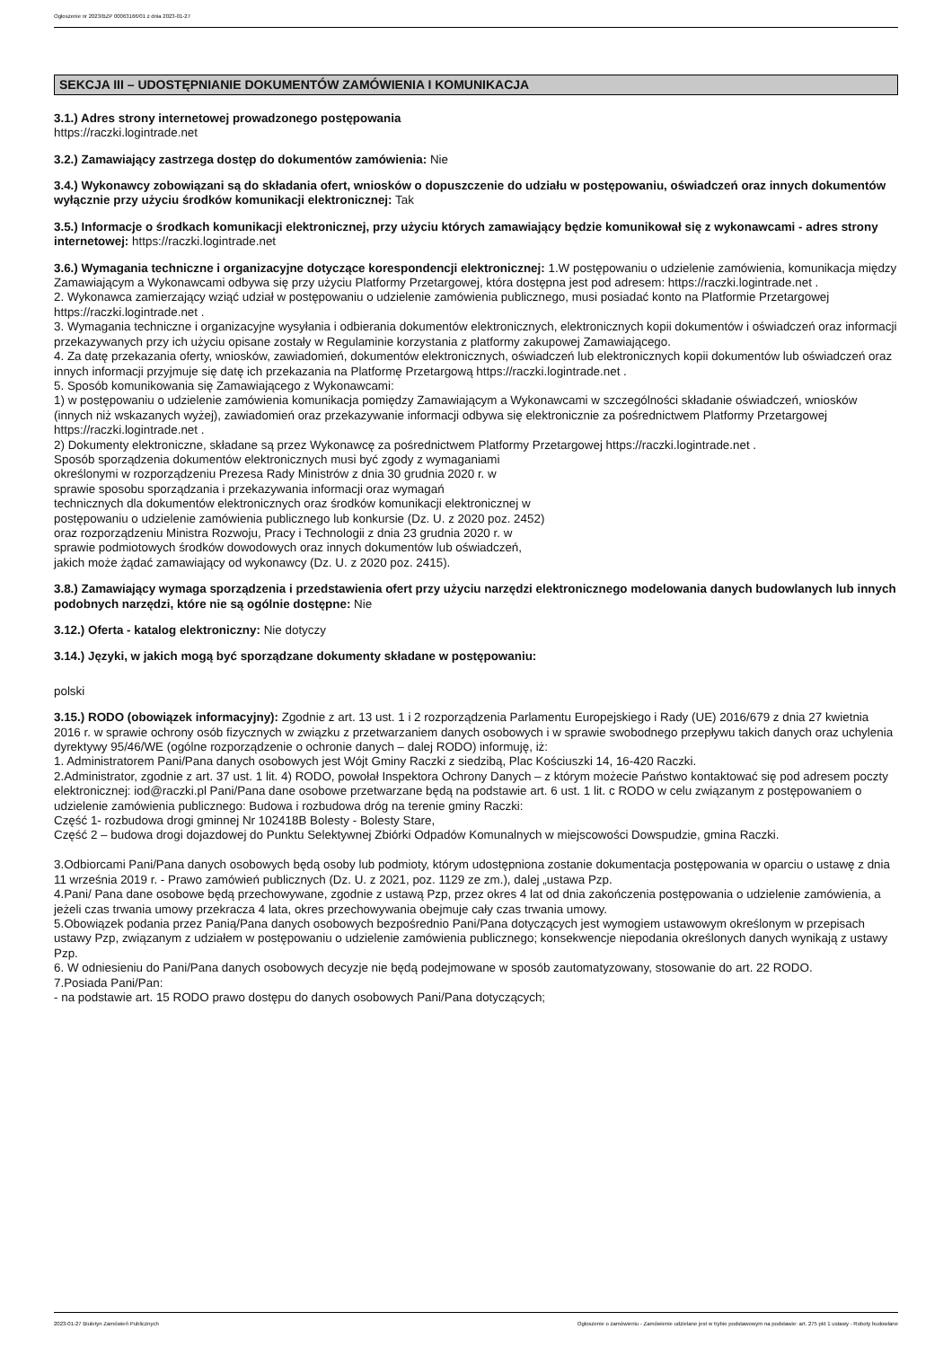Ogłoszenie nr 2023/BZP 00063166/01 z dnia 2023-01-27
SEKCJA III – UDOSTĘPNIANIE DOKUMENTÓW ZAMÓWIENIA I KOMUNIKACJA
3.1.) Adres strony internetowej prowadzonego postępowania
https://raczki.logintrade.net
3.2.) Zamawiający zastrzega dostęp do dokumentów zamówienia: Nie
3.4.) Wykonawcy zobowiązani są do składania ofert, wniosków o dopuszczenie do udziału w postępowaniu, oświadczeń oraz innych dokumentów wyłącznie przy użyciu środków komunikacji elektronicznej: Tak
3.5.) Informacje o środkach komunikacji elektronicznej, przy użyciu których zamawiający będzie komunikował się z wykonawcami - adres strony internetowej: https://raczki.logintrade.net
3.6.) Wymagania techniczne i organizacyjne dotyczące korespondencji elektronicznej: 1.W postępowaniu o udzielenie zamówienia, komunikacja między Zamawiającym a Wykonawcami odbywa się przy użyciu Platformy Przetargowej, która dostępna jest pod adresem: https://raczki.logintrade.net .
2. Wykonawca zamierzający wziąć udział w postępowaniu o udzielenie zamówienia publicznego, musi posiadać konto na Platformie Przetargowej https://raczki.logintrade.net .
3. Wymagania techniczne i organizacyjne wysyłania i odbierania dokumentów elektronicznych, elektronicznych kopii dokumentów i oświadczeń oraz informacji przekazywanych przy ich użyciu opisane zostały w Regulaminie korzystania z platformy zakupowej Zamawiającego.
4. Za datę przekazania oferty, wniosków, zawiadomień, dokumentów elektronicznych, oświadczeń lub elektronicznych kopii dokumentów lub oświadczeń oraz innych informacji przyjmuje się datę ich przekazania na Platformę Przetargową https://raczki.logintrade.net .
5. Sposób komunikowania się Zamawiającego z Wykonawcami:
1) w postępowaniu o udzielenie zamówienia komunikacja pomiędzy Zamawiającym a Wykonawcami w szczególności składanie oświadczeń, wniosków (innych niż wskazanych wyżej), zawiadomień oraz przekazywanie informacji odbywa się elektronicznie za pośrednictwem Platformy Przetargowej https://raczki.logintrade.net .
2) Dokumenty elektroniczne, składane są przez Wykonawcę za pośrednictwem Platformy Przetargowej https://raczki.logintrade.net .
Sposób sporządzenia dokumentów elektronicznych musi być zgody z wymaganiami
określonymi w rozporządzeniu Prezesa Rady Ministrów z dnia 30 grudnia 2020 r. w
sprawie sposobu sporządzania i przekazywania informacji oraz wymagań
technicznych dla dokumentów elektronicznych oraz środków komunikacji elektronicznej w
postępowaniu o udzielenie zamówienia publicznego lub konkursie (Dz. U. z 2020 poz. 2452)
oraz rozporządzeniu Ministra Rozwoju, Pracy i Technologii z dnia 23 grudnia 2020 r. w
sprawie podmiotowych środków dowodowych oraz innych dokumentów lub oświadczeń,
jakich może żądać zamawiający od wykonawcy (Dz. U. z 2020 poz. 2415).
3.8.) Zamawiający wymaga sporządzenia i przedstawienia ofert przy użyciu narzędzi elektronicznego modelowania danych budowlanych lub innych podobnych narzędzi, które nie są ogólnie dostępne: Nie
3.12.) Oferta - katalog elektroniczny: Nie dotyczy
3.14.) Języki, w jakich mogą być sporządzane dokumenty składane w postępowaniu:
polski
3.15.) RODO (obowiązek informacyjny): Zgodnie z art. 13 ust. 1 i 2 rozporządzenia Parlamentu Europejskiego i Rady (UE) 2016/679 z dnia 27 kwietnia 2016 r. w sprawie ochrony osób fizycznych w związku z przetwarzaniem danych osobowych i w sprawie swobodnego przepływu takich danych oraz uchylenia dyrektywy 95/46/WE (ogólne rozporządzenie o ochronie danych – dalej RODO) informuję, iż:
1. Administratorem Pani/Pana danych osobowych jest Wójt Gminy Raczki z siedzibą, Plac Kościuszki 14, 16-420 Raczki.
2.Administrator, zgodnie z art. 37 ust. 1 lit. 4) RODO, powołał Inspektora Ochrony Danych – z którym możecie Państwo kontaktować się pod adresem poczty elektronicznej: iod@raczki.pl Pani/Pana dane osobowe przetwarzane będą na podstawie art. 6 ust. 1 lit. c RODO w celu związanym z postępowaniem o udzielenie zamówienia publicznego: Budowa i rozbudowa dróg na terenie gminy Raczki:
Część 1- rozbudowa drogi gminnej Nr 102418B Bolesty - Bolesty Stare,
Część 2 – budowa drogi dojazdowej do Punktu Selektywnej Zbiórki Odpadów Komunalnych w miejscowości Dowspudzie, gmina Raczki.
3.Odbiorcami Pani/Pana danych osobowych będą osoby lub podmioty, którym udostępniona zostanie dokumentacja postępowania w oparciu o ustawę z dnia 11 września 2019 r. - Prawo zamówień publicznych (Dz. U. z 2021, poz. 1129 ze zm.), dalej „ustawa Pzp.
4.Pani/ Pana dane osobowe będą przechowywane, zgodnie z ustawą Pzp, przez okres 4 lat od dnia zakończenia postępowania o udzielenie zamówienia, a jeżeli czas trwania umowy przekracza 4 lata, okres przechowywania obejmuje cały czas trwania umowy.
5.Obowiązek podania przez Panią/Pana danych osobowych bezpośrednio Pani/Pana dotyczących jest wymogiem ustawowym określonym w przepisach ustawy Pzp, związanym z udziałem w postępowaniu o udzielenie zamówienia publicznego; konsekwencje niepodania określonych danych wynikają z ustawy Pzp.
6. W odniesieniu do Pani/Pana danych osobowych decyzje nie będą podejmowane w sposób zautomatyzowany, stosowanie do art. 22 RODO.
7.Posiada Pani/Pan:
- na podstawie art. 15 RODO prawo dostępu do danych osobowych Pani/Pana dotyczących;
2023-01-27 Biuletyn Zamówień Publicznych Ogłoszenie o zamówieniu - Zamówienie udzielane jest w trybie podstawowym na podstawie: art. 275 pkt 1 ustawy - Roboty budowlane